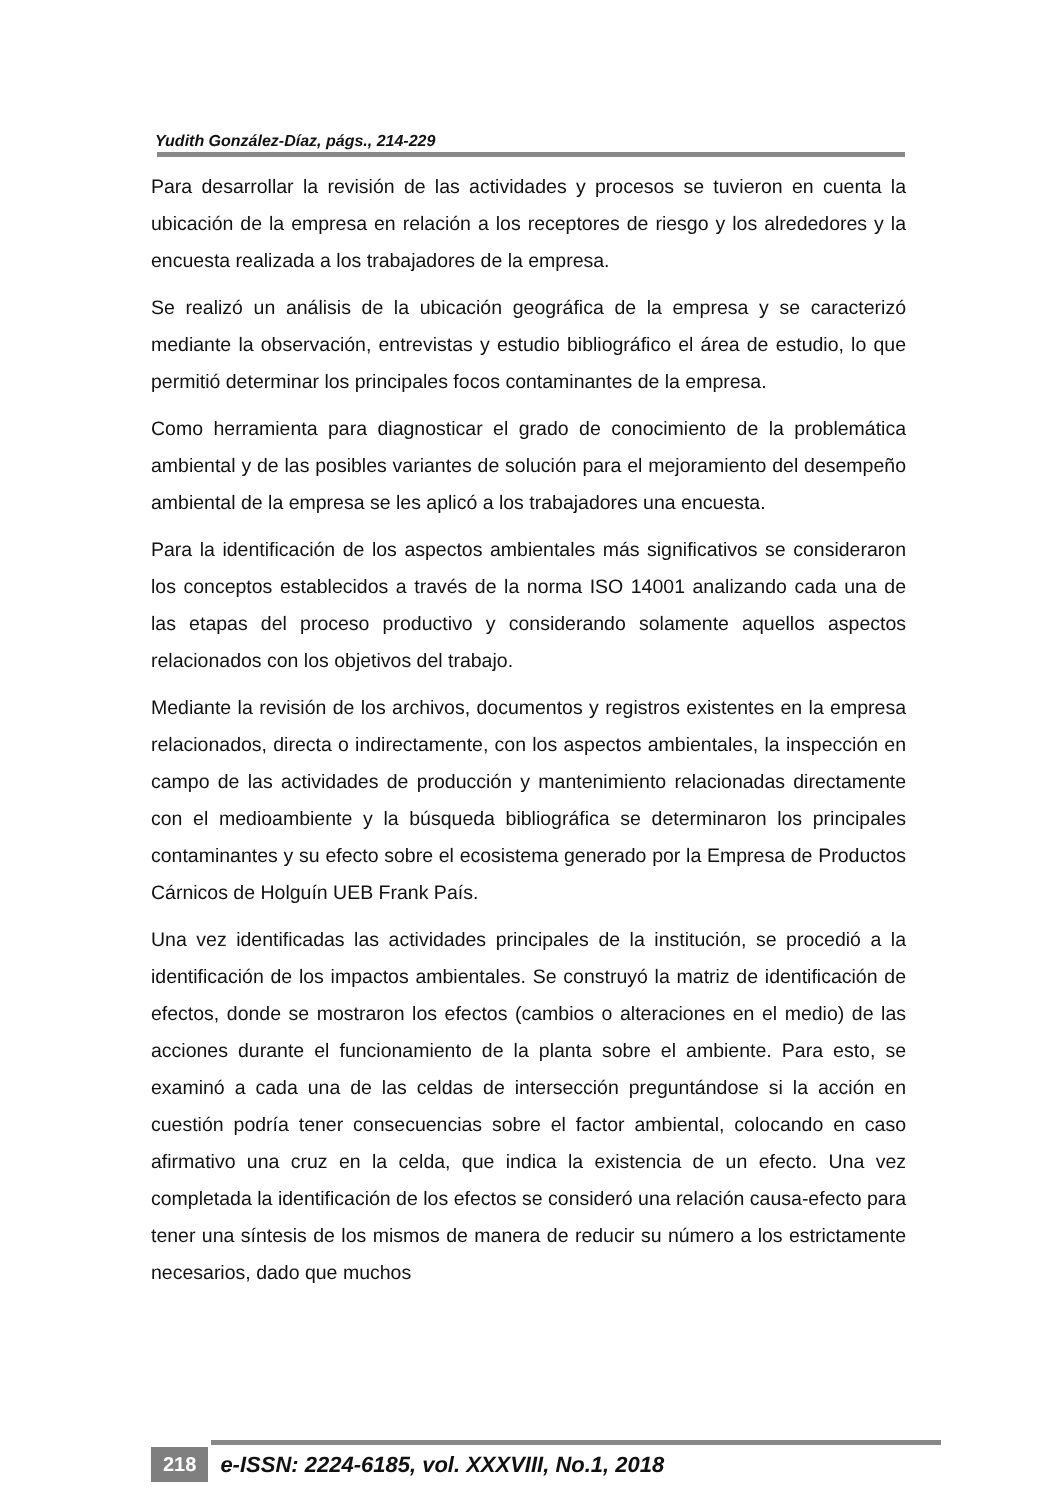Yudith González-Díaz, págs., 214-229
Para desarrollar la revisión de las actividades y procesos se tuvieron en cuenta la ubicación de la empresa en relación a los receptores de riesgo y los alrededores y la encuesta realizada a los trabajadores de la empresa.
Se realizó un análisis de la ubicación geográfica de la empresa y se caracterizó mediante la observación, entrevistas y estudio bibliográfico el área de estudio, lo que permitió determinar los principales focos contaminantes de la empresa.
Como herramienta para diagnosticar el grado de conocimiento de la problemática ambiental y de las posibles variantes de solución para el mejoramiento del desempeño ambiental de la empresa se les aplicó a los trabajadores una encuesta.
Para la identificación de los aspectos ambientales más significativos se consideraron los conceptos establecidos a través de la norma ISO 14001 analizando cada una de las etapas del proceso productivo y considerando solamente aquellos aspectos relacionados con los objetivos del trabajo.
Mediante la revisión de los archivos, documentos y registros existentes en la empresa relacionados, directa o indirectamente, con los aspectos ambientales, la inspección en campo de las actividades de producción y mantenimiento relacionadas directamente con el medioambiente y la búsqueda bibliográfica se determinaron los principales contaminantes y su efecto sobre el ecosistema generado por la Empresa de Productos Cárnicos de Holguín UEB Frank País.
Una vez identificadas las actividades principales de la institución, se procedió a la identificación de los impactos ambientales. Se construyó la matriz de identificación de efectos, donde se mostraron los efectos (cambios o alteraciones en el medio) de las acciones durante el funcionamiento de la planta sobre el ambiente. Para esto, se examinó a cada una de las celdas de intersección preguntándose si la acción en cuestión podría tener consecuencias sobre el factor ambiental, colocando en caso afirmativo una cruz en la celda, que indica la existencia de un efecto. Una vez completada la identificación de los efectos se consideró una relación causa-efecto para tener una síntesis de los mismos de manera de reducir su número a los estrictamente necesarios, dado que muchos
218 e-ISSN: 2224-6185, vol. XXXVIII, No.1, 2018